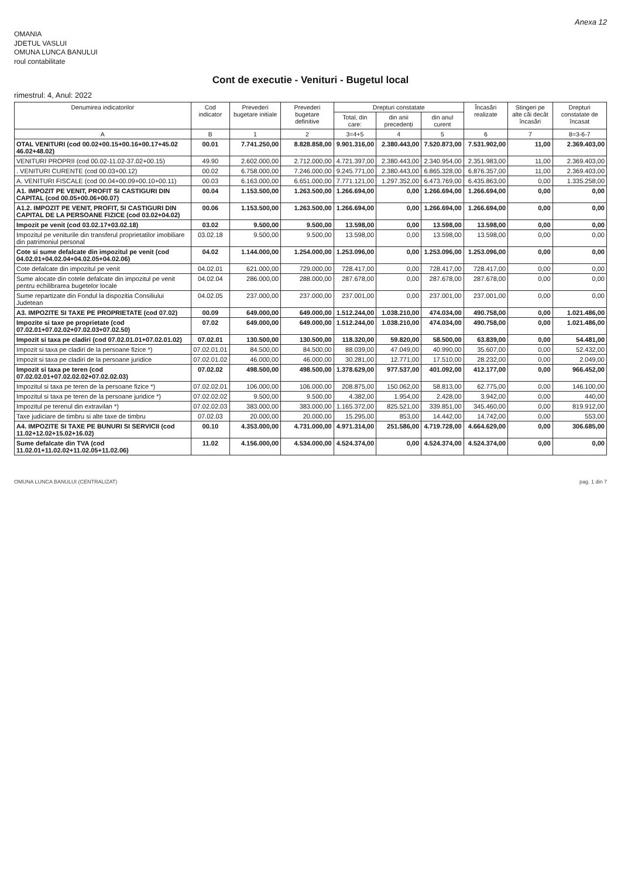Anexa 12
OMANIA
JDETUL VASLUI
OMUNA LUNCA BANULUI
roul contabilitate
Cont de executie - Venituri - Bugetul local
rimestrul: 4, Anul: 2022
| Denumirea indicatorilor | Cod indicator | Prevederi bugetare initiale | Prevederi bugetare definitive | Drepturi constatate | | | Încasări realizate | Stingeri pe alte căi decât încasări | Drepturi constatate de încasat |
| --- | --- | --- | --- | --- | --- | --- | --- | --- | --- |
| | | | | Total, din care: | din anii precedenți | din anul curent | | | |
| A | B | 1 | 2 | 3=4+5 | 4 | 5 | 6 | 7 | 8=3-6-7 |
| OTAL VENITURI (cod 00.02+00.15+00.16+00.17+45.02 46.02+48.02) | 00.01 | 7.741.250,00 | 8.828.858,00 | 9.901.316,00 | 2.380.443,00 | 7.520.873,00 | 7.531.902,00 | 11,00 | 2.369.403,00 |
| VENITURI PROPRII (cod 00.02-11.02-37.02+00.15) | 49.90 | 2.602.000,00 | 2.712.000,00 | 4.721.397,00 | 2.380.443,00 | 2.340.954,00 | 2.351.983,00 | 11,00 | 2.369.403,00 |
| . VENITURI CURENTE (cod 00.03+00.12) | 00.02 | 6.758.000,00 | 7.246.000,00 | 9.245.771,00 | 2.380.443,00 | 6.865.328,00 | 6.876.357,00 | 11,00 | 2.369.403,00 |
| A. VENITURI FISCALE (cod 00.04+00.09+00.10+00.11) | 00.03 | 6.163.000,00 | 6.651.000,00 | 7.771.121,00 | 1.297.352,00 | 6.473.769,00 | 6.435.863,00 | 0,00 | 1.335.258,00 |
| A1. IMPOZIT PE VENIT, PROFIT SI CASTIGURI DIN CAPITAL (cod 00.05+00.06+00.07) | 00.04 | 1.153.500,00 | 1.263.500,00 | 1.266.694,00 | 0,00 | 1.266.694,00 | 1.266.694,00 | 0,00 | 0,00 |
| A1.2. IMPOZIT PE VENIT, PROFIT, SI CASTIGURI DIN CAPITAL DE LA PERSOANE FIZICE (cod 03.02+04.02) | 00.06 | 1.153.500,00 | 1.263.500,00 | 1.266.694,00 | 0,00 | 1.266.694,00 | 1.266.694,00 | 0,00 | 0,00 |
| Impozit pe venit (cod 03.02.17+03.02.18) | 03.02 | 9.500,00 | 9.500,00 | 13.598,00 | 0,00 | 13.598,00 | 13.598,00 | 0,00 | 0,00 |
| Impozitul pe veniturile din transferul proprietatilor imobiliare din patrimoniul personal | 03.02.18 | 9.500,00 | 9.500,00 | 13.598,00 | 0,00 | 13.598,00 | 13.598,00 | 0,00 | 0,00 |
| Cote si sume defalcate din impozitul pe venit (cod 04.02.01+04.02.04+04.02.05+04.02.06) | 04.02 | 1.144.000,00 | 1.254.000,00 | 1.253.096,00 | 0,00 | 1.253.096,00 | 1.253.096,00 | 0,00 | 0,00 |
| Cote defalcate din impozitul pe venit | 04.02.01 | 621.000,00 | 729.000,00 | 728.417,00 | 0,00 | 728.417,00 | 728.417,00 | 0,00 | 0,00 |
| Sume alocate din cotele defalcate din impozitul pe venit pentru echilibrarea bugetelor locale | 04.02.04 | 286.000,00 | 288.000,00 | 287.678,00 | 0,00 | 287.678,00 | 287.678,00 | 0,00 | 0,00 |
| Sume repartizate din Fondul la dispozitia Consiliului Judetean | 04.02.05 | 237.000,00 | 237.000,00 | 237.001,00 | 0,00 | 237.001,00 | 237.001,00 | 0,00 | 0,00 |
| A3. IMPOZITE SI TAXE PE PROPRIETATE (cod 07.02) | 00.09 | 649.000,00 | 649.000,00 | 1.512.244,00 | 1.038.210,00 | 474.034,00 | 490.758,00 | 0,00 | 1.021.486,00 |
| Impozite si taxe pe proprietate (cod 07.02.01+07.02.02+07.02.03+07.02.50) | 07.02 | 649.000,00 | 649.000,00 | 1.512.244,00 | 1.038.210,00 | 474.034,00 | 490.758,00 | 0,00 | 1.021.486,00 |
| Impozit si taxa pe cladiri (cod 07.02.01.01+07.02.01.02) | 07.02.01 | 130.500,00 | 130.500,00 | 118.320,00 | 59.820,00 | 58.500,00 | 63.839,00 | 0,00 | 54.481,00 |
| Impozit si taxa pe cladiri de la persoane fizice *) | 07.02.01.01 | 84.500,00 | 84.500,00 | 88.039,00 | 47.049,00 | 40.990,00 | 35.607,00 | 0,00 | 52.432,00 |
| Impozit si taxa pe cladiri de la persoane juridice | 07.02.01.02 | 46.000,00 | 46.000,00 | 30.281,00 | 12.771,00 | 17.510,00 | 28.232,00 | 0,00 | 2.049,00 |
| Impozit si taxa pe teren (cod 07.02.02.01+07.02.02.02+07.02.02.03) | 07.02.02 | 498.500,00 | 498.500,00 | 1.378.629,00 | 977.537,00 | 401.092,00 | 412.177,00 | 0,00 | 966.452,00 |
| Impozitul si taxa pe teren de la persoane fizice *) | 07.02.02.01 | 106.000,00 | 106.000,00 | 208.875,00 | 150.062,00 | 58.813,00 | 62.775,00 | 0,00 | 146.100,00 |
| Impozitul si taxa pe teren de la persoane juridice *) | 07.02.02.02 | 9.500,00 | 9.500,00 | 4.382,00 | 1.954,00 | 2.428,00 | 3.942,00 | 0,00 | 440,00 |
| Impozitul pe terenul din extravilan *) | 07.02.02.03 | 383.000,00 | 383.000,00 | 1.165.372,00 | 825.521,00 | 339.851,00 | 345.460,00 | 0,00 | 819.912,00 |
| Taxe judiciare de timbru si alte taxe de timbru | 07.02.03 | 20.000,00 | 20.000,00 | 15.295,00 | 853,00 | 14.442,00 | 14.742,00 | 0,00 | 553,00 |
| A4. IMPOZITE SI TAXE PE BUNURI SI SERVICII (cod 11.02+12.02+15.02+16.02) | 00.10 | 4.353.000,00 | 4.731.000,00 | 4.971.314,00 | 251.586,00 | 4.719.728,00 | 4.664.629,00 | 0,00 | 306.685,00 |
| Sume defalcate din TVA (cod 11.02.01+11.02.02+11.02.05+11.02.06) | 11.02 | 4.156.000,00 | 4.534.000,00 | 4.524.374,00 | 0,00 | 4.524.374,00 | 4.524.374,00 | 0,00 | 0,00 |
OMUNA LUNCA BANULUI (CENTRALIZAT) pag. 1 din 7